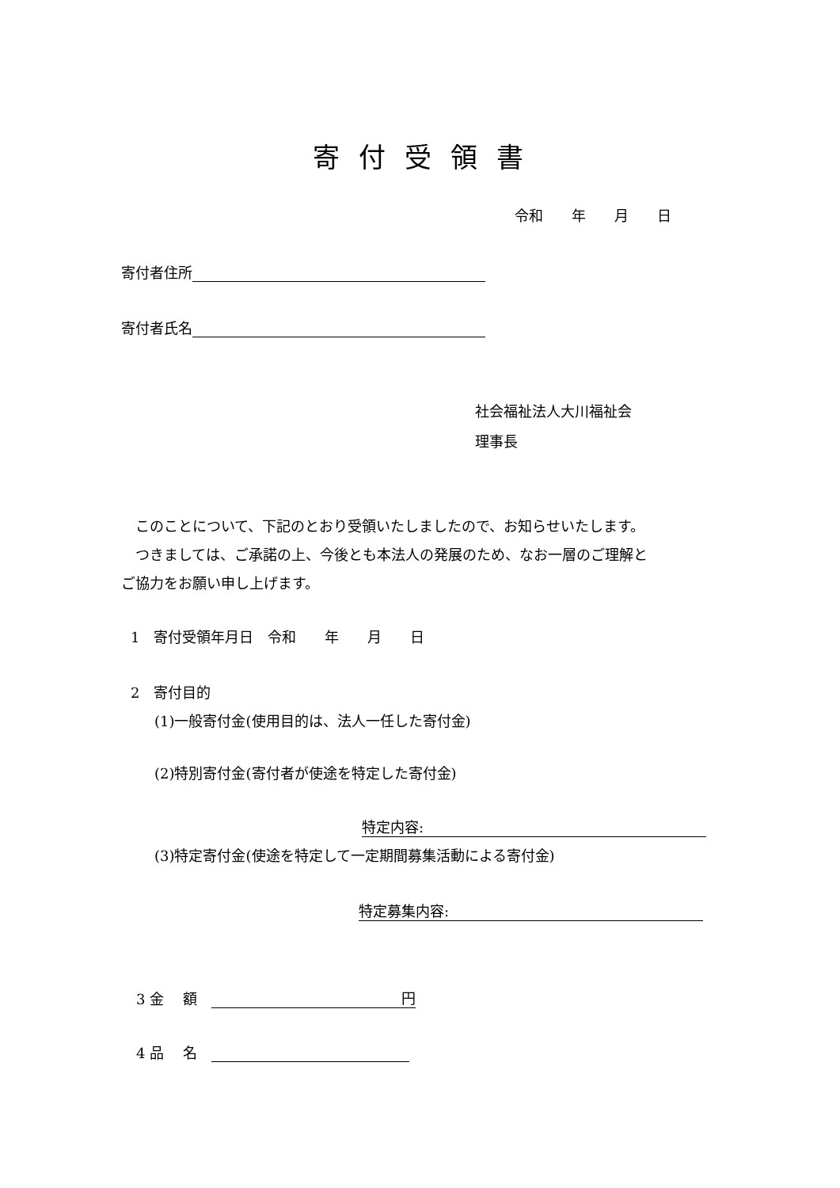寄付受領書
令和　　年　　月　　日
寄付者住所
寄付者氏名
社会福祉法人大川福祉会
理事長
　このことについて、下記のとおり受領いたしましたので、お知らせいたします。
　つきましては、ご承諾の上、今後とも本法人の発展のため、なお一層のご理解と
ご協力をお願い申し上げます。
1　寄付受領年月日　令和　　年　　月　　日
2　寄付目的
(1)一般寄付金(使用目的は、法人一任した寄付金)
(2)特別寄付金(寄付者が使途を特定した寄付金)
特定内容:
(3)特定寄付金(使途を特定して一定期間募集活動による寄付金)
特定募集内容:
3 金　 額　円
4 品　 名